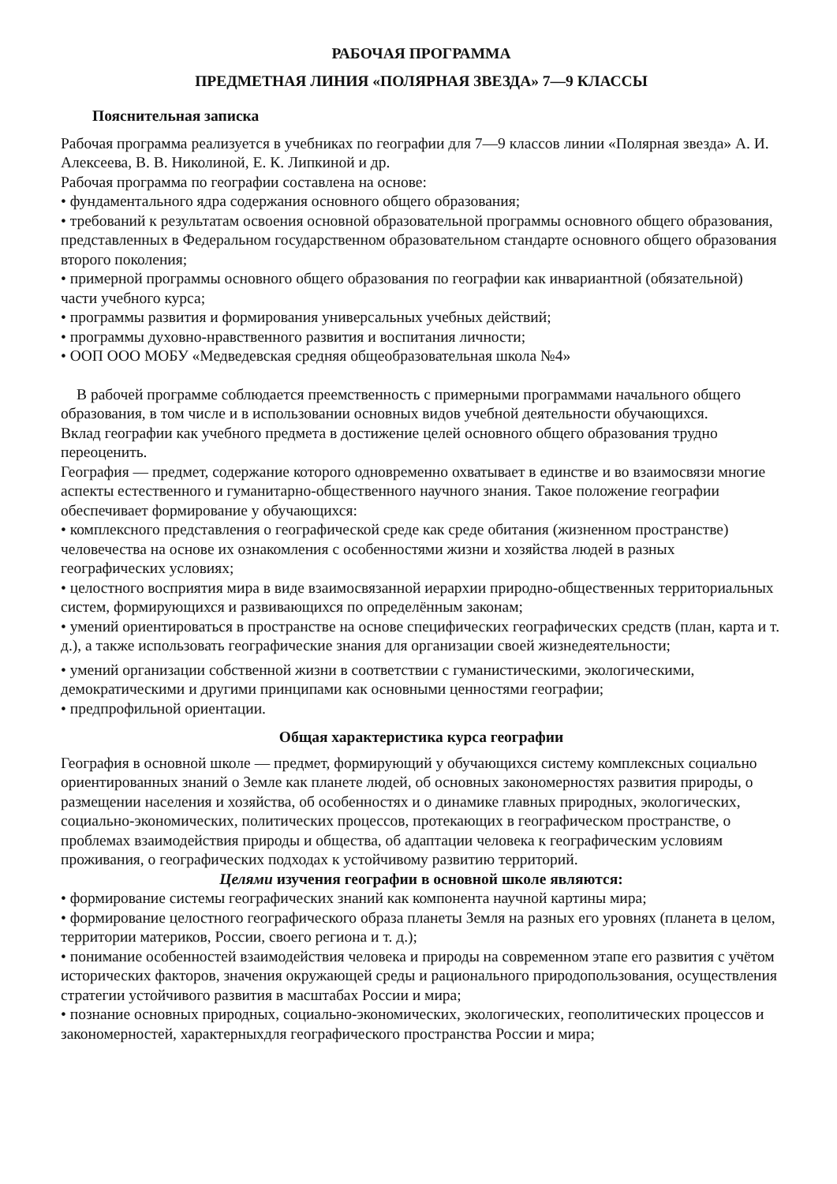РАБОЧАЯ ПРОГРАММА
ПРЕДМЕТНАЯ ЛИНИЯ «ПОЛЯРНАЯ ЗВЕЗДА» 7—9 КЛАССЫ
Пояснительная записка
Рабочая программа реализуется в учебниках по географии для 7—9 классов линии «Полярная звезда» А. И. Алексеева, В. В. Николиной, Е. К. Липкиной и др.
Рабочая программа по географии составлена на основе:
• фундаментального ядра содержания основного общего образования;
• требований к результатам освоения основной образовательной программы основного общего образования, представленных в Федеральном государственном образовательном стандарте основного общего образования второго поколения;
• примерной программы основного общего образования по географии как инвариантной (обязательной) части учебного курса;
• программы развития и формирования универсальных учебных действий;
• программы духовно-нравственного развития и воспитания личности;
• ООП ООО МОБУ «Медведевская средняя общеобразовательная школа №4»
В рабочей программе соблюдается преемственность с примерными программами начального общего образования, в том числе и в использовании основных видов учебной деятельности обучающихся.
Вклад географии как учебного предмета в достижение целей основного общего образования трудно переоценить.
География — предмет, содержание которого одновременно охватывает в единстве и во взаимосвязи многие аспекты естественного и гуманитарно-общественного научного знания. Такое положение географии обеспечивает формирование у обучающихся:
• комплексного представления о географической среде как среде обитания (жизненном пространстве) человечества на основе их ознакомления с особенностями жизни и хозяйства людей в разных географических условиях;
• целостного восприятия мира в виде взаимосвязанной иерархии природно-общественных территориальных систем, формирующихся и развивающихся по определённым законам;
• умений ориентироваться в пространстве на основе специфических географических средств (план, карта и т. д.), а также использовать географические знания для организации своей жизнедеятельности;
• умений организации собственной жизни в соответствии с гуманистическими, экологическими, демократическими и другими принципами как основными ценностями географии;
• предпрофильной ориентации.
Общая характеристика курса географии
География в основной школе — предмет, формирующий у обучающихся систему комплексных социально ориентированных знаний о Земле как планете людей, об основных закономерностях развития природы, о размещении населения и хозяйства, об особенностях и о динамике главных природных, экологических, социально-экономических, политических процессов, протекающих в географическом пространстве, о проблемах взаимодействия природы и общества, об адаптации человека к географическим условиям проживания, о географических подходах к устойчивому развитию территорий.
Целями изучения географии в основной школе являются:
• формирование системы географических знаний как компонента научной картины мира;
• формирование целостного географического образа планеты Земля на разных его уровнях (планета в целом, территории материков, России, своего региона и т. д.);
• понимание особенностей взаимодействия человека и природы на современном этапе его развития с учётом исторических факторов, значения окружающей среды и рационального природопользования, осуществления стратегии устойчивого развития в масштабах России и мира;
• познание основных природных, социально-экономических, экологических, геополитических процессов и закономерностей, характерныхдля географического пространства России и мира;